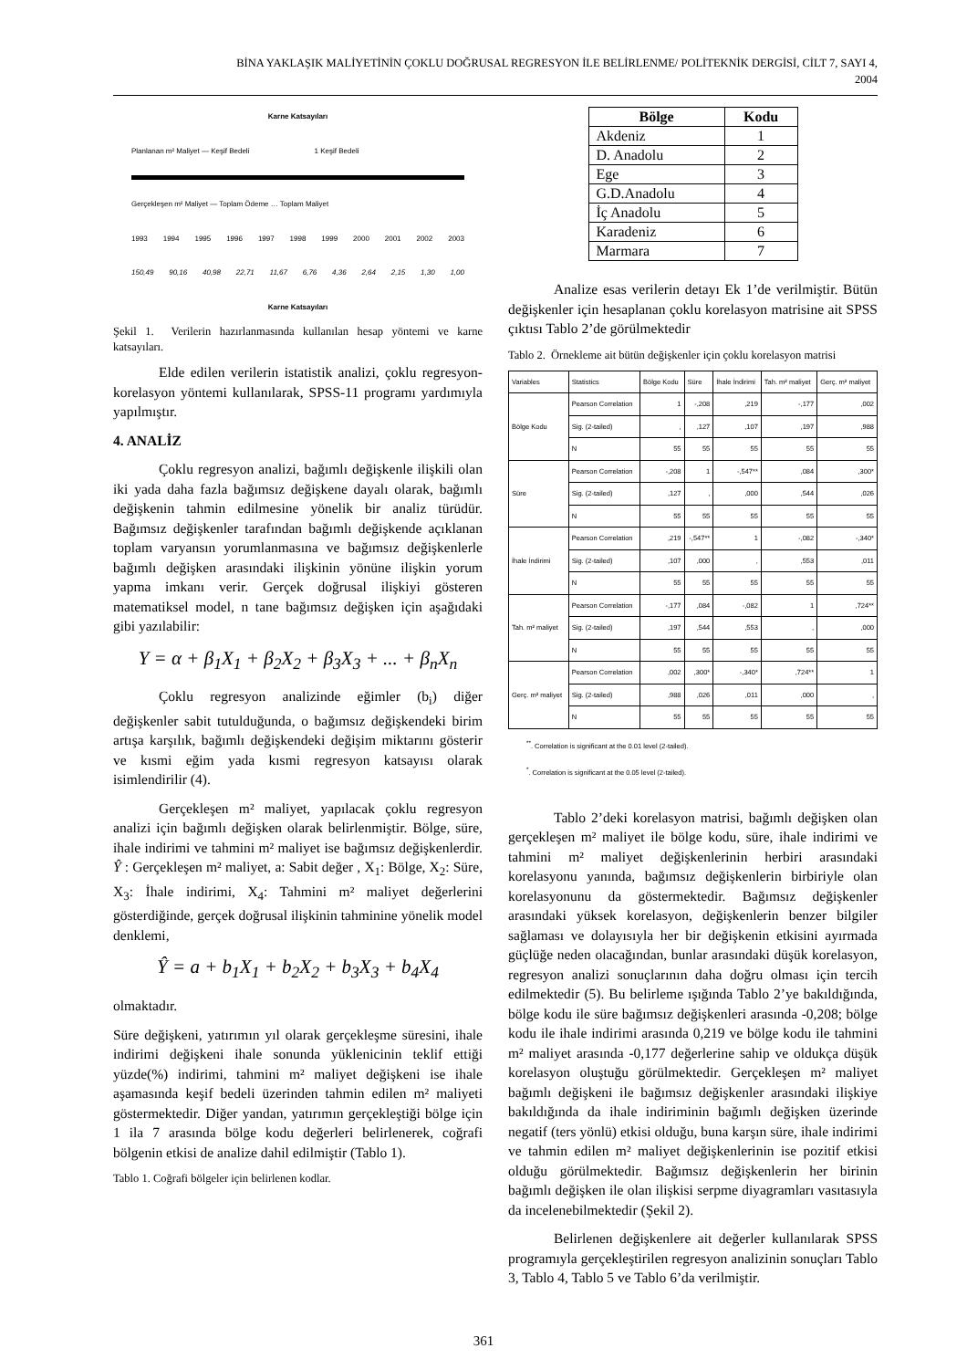BİNA YAKLAŞIK MALİYETİNİN ÇOKLU DOĞRUSAL REGRESYON İLE BELİRLENME/ POLİTEKNİK DERGİSİ, CİLT 7, SAYI 4,
2004
Karne Katsayıları
Planlanan m² Maliyet — Keşif Bedeli 1 Keşif Bedeli
Gerçekleşen m² Maliyet — Toplam Ödeme … Toplam Maliyet
1993 1994 1995 1996 1997 1998 1999 2000 2001 2002 2003
150,49 90,16 40,98 22,71 11,67 6,76 4,36 2,64 2,15 1,30 1,00
Karne Katsayıları
Şekil 1. Verilerin hazırlanmasında kullanılan hesap yöntemi ve karne katsayıları.
Elde edilen verilerin istatistik analizi, çoklu regresyon-korelasyon yöntemi kullanılarak, SPSS-11 programı yardımıyla yapılmıştır.
4. ANALİZ
Çoklu regresyon analizi, bağımlı değişkenle ilişkili olan iki yada daha fazla bağımsız değişkene dayalı olarak, bağımlı değişkenin tahmin edilmesine yönelik bir analiz türüdür. Bağımsız değişkenler tarafından bağımlı değişkende açıklanan toplam varyansın yorumlanmasına ve bağımsız değişkenlerle bağımlı değişken arasındaki ilişkinin yönüne ilişkin yorum yapma imkanı verir. Gerçek doğrusal ilişkiyi gösteren matematiksel model, n tane bağımsız değişken için aşağıdaki gibi yazılabilir:
Y = α + β<sub>1</sub>X<sub>1</sub> + β<sub>2</sub>X<sub>2</sub> + β<sub>3</sub>X<sub>3</sub> + ... + β<sub>n</sub>X<sub>n</sub>
Çoklu regresyon analizinde eğimler (b<sub>i</sub>) diğer değişkenler sabit tutulduğunda, o bağımsız değişkendeki birim artışa karşılık, bağımlı değişkendeki değişim miktarını gösterir ve kısmi eğim yada kısmi regresyon katsayısı olarak isimlendirilir (4).
Gerçekleşen m² maliyet, yapılacak çoklu regresyon analizi için bağımlı değişken olarak belirlenmiştir. Bölge, süre, ihale indirimi ve tahmini m² maliyet ise bağımsız değişkenlerdir. Ŷ : Gerçekleşen m² maliyet, a: Sabit değer , X<sub>1</sub>: Bölge, X<sub>2</sub>: Süre, X<sub>3</sub>: İhale indirimi, X<sub>4</sub>: Tahmini m² maliyet değerlerini gösterdiğinde, gerçek doğrusal ilişkinin tahminine yönelik model denklemi,
Ŷ = a + b<sub>1</sub>X<sub>1</sub> + b<sub>2</sub>X<sub>2</sub> + b<sub>3</sub>X<sub>3</sub> + b<sub>4</sub>X<sub>4</sub>
olmaktadır.
Süre değişkeni, yatırımın yıl olarak gerçekleşme süresini, ihale indirimi değişkeni ihale sonunda yüklenicinin teklif ettiği yüzde(%) indirimi, tahmini m² maliyet değişkeni ise ihale aşamasında keşif bedeli üzerinden tahmin edilen m² maliyeti göstermektedir. Diğer yandan, yatırımın gerçekleştiği bölge için 1 ila 7 arasında bölge kodu değerleri belirlenerek, coğrafi bölgenin etkisi de analize dahil edilmiştir (Tablo 1).
Tablo 1. Coğrafi bölgeler için belirlenen kodlar.
| Bölge | Kodu |
| --- | --- |
| Akdeniz | 1 |
| D. Anadolu | 2 |
| Ege | 3 |
| G.D.Anadolu | 4 |
| İç Anadolu | 5 |
| Karadeniz | 6 |
| Marmara | 7 |
Analize esas verilerin detayı Ek 1’de verilmiştir. Bütün değişkenler için hesaplanan çoklu korelasyon matrisine ait SPSS çıktısı Tablo 2’de görülmektedir
Tablo 2. Örnekleme ait bütün değişkenler için çoklu korelasyon matrisi
| Variables | Statistics | Bölge Kodu | Süre | İhale İndirimi | Tah. m² maliyet | Gerç. m² maliyet |
| --- | --- | --- | --- | --- | --- | --- |
| Bölge Kodu | Pearson Correlation | 1 | -,208 | ,219 | -,177 | ,002 |
| | Sig. (2-tailed) | , | ,127 | ,107 | ,197 | ,988 |
| | N | 55 | 55 | 55 | 55 | 55 |
| Süre | Pearson Correlation | -,208 | 1 | -,547** | ,084 | ,300* |
| | Sig. (2-tailed) | ,127 | , | ,000 | ,544 | ,026 |
| | N | 55 | 55 | 55 | 55 | 55 |
| İhale İndirimi | Pearson Correlation | ,219 | -,547** | 1 | -,082 | -,340* |
| | Sig. (2-tailed) | ,107 | ,000 | , | ,553 | ,011 |
| | N | 55 | 55 | 55 | 55 | 55 |
| Tah. m² maliyet | Pearson Correlation | -,177 | ,084 | -,082 | 1 | ,724** |
| | Sig. (2-tailed) | ,197 | ,544 | ,553 | , | ,000 |
| | N | 55 | 55 | 55 | 55 | 55 |
| Gerç. m² maliyet | Pearson Correlation | ,002 | ,300* | -,340* | ,724** | 1 |
| | Sig. (2-tailed) | ,988 | ,026 | ,011 | ,000 | , |
| | N | 55 | 55 | 55 | 55 | 55 |
<sup>**</sup>. Correlation is significant at the 0.01 level (2-tailed).
<sup>*</sup>. Correlation is significant at the 0.05 level (2-tailed).
Tablo 2’deki korelasyon matrisi, bağımlı değişken olan gerçekleşen m² maliyet ile bölge kodu, süre, ihale indirimi ve tahmini m² maliyet değişkenlerinin herbiri arasındaki korelasyonu yanında, bağımsız değişkenlerin birbiriyle olan korelasyonunu da göstermektedir. Bağımsız değişkenler arasındaki yüksek korelasyon, değişkenlerin benzer bilgiler sağlaması ve dolayısıyla her bir değişkenin etkisini ayırmada güçlüğe neden olacağından, bunlar arasındaki düşük korelasyon, regresyon analizi sonuçlarının daha doğru olması için tercih edilmektedir (5). Bu belirleme ışığında Tablo 2’ye bakıldığında, bölge kodu ile süre bağımsız değişkenleri arasında -0,208; bölge kodu ile ihale indirimi arasında 0,219 ve bölge kodu ile tahmini m² maliyet arasında -0,177 değerlerine sahip ve oldukça düşük korelasyon oluştuğu görülmektedir. Gerçekleşen m² maliyet bağımlı değişkeni ile bağımsız değişkenler arasındaki ilişkiye bakıldığında da ihale indiriminin bağımlı değişken üzerinde negatif (ters yönlü) etkisi olduğu, buna karşın süre, ihale indirimi ve tahmin edilen m² maliyet değişkenlerinin ise pozitif etkisi olduğu görülmektedir. Bağımsız değişkenlerin her birinin bağımlı değişken ile olan ilişkisi serpme diyagramları vasıtasıyla da incelenebilmektedir (Şekil 2).
Belirlenen değişkenlere ait değerler kullanılarak SPSS programıyla gerçekleştirilen regresyon analizinin sonuçları Tablo 3, Tablo 4, Tablo 5 ve Tablo 6’da verilmiştir.
361